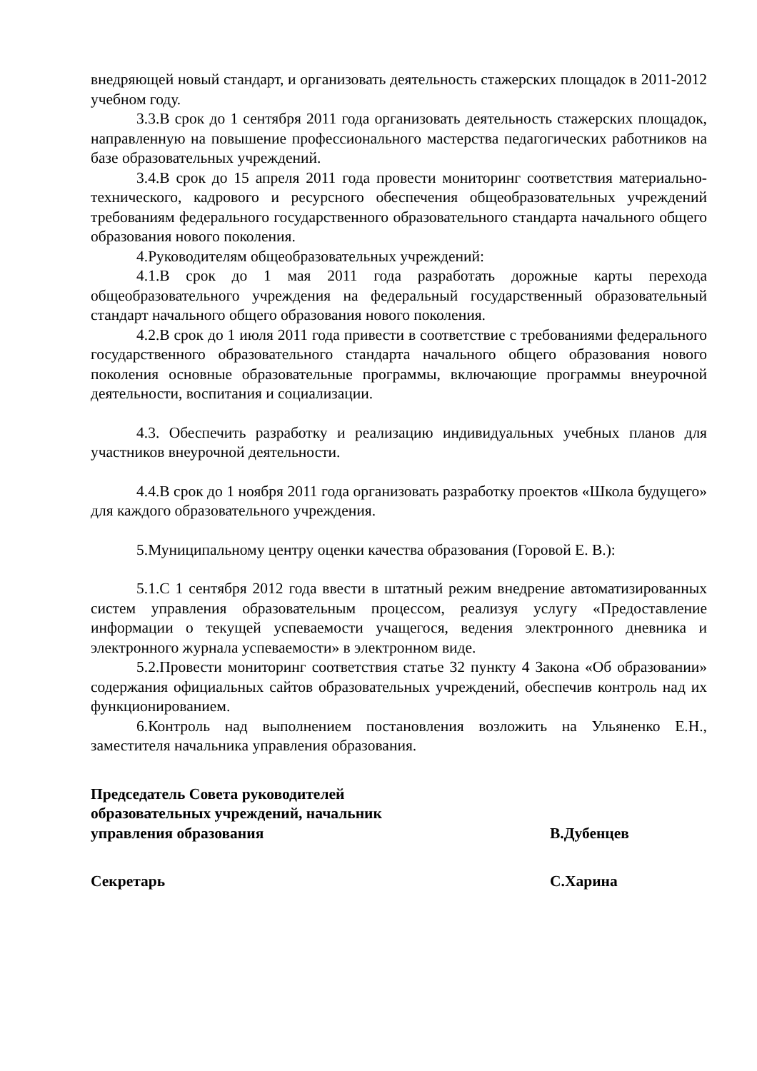внедряющей новый стандарт, и организовать деятельность стажерских площадок в 2011-2012 учебном году.
3.3.В срок до 1 сентября 2011 года организовать деятельность стажерских площадок, направленную на повышение профессионального мастерства педагогических работников на базе образовательных учреждений.
3.4.В срок до 15 апреля 2011 года провести мониторинг соответствия материально-технического, кадрового и ресурсного обеспечения общеобразовательных учреждений требованиям федерального государственного образовательного стандарта начального общего образования нового поколения.
4.Руководителям общеобразовательных учреждений:
4.1.В срок до 1 мая 2011 года разработать дорожные карты перехода общеобразовательного учреждения на федеральный государственный образовательный стандарт начального общего образования нового поколения.
4.2.В срок до 1 июля 2011 года привести в соответствие с требованиями федерального государственного образовательного стандарта начального общего образования нового поколения основные образовательные программы, включающие программы внеурочной деятельности, воспитания и социализации.
4.3. Обеспечить разработку и реализацию индивидуальных учебных планов для участников внеурочной деятельности.
4.4.В срок до 1 ноября 2011 года организовать разработку проектов «Школа будущего» для каждого образовательного учреждения.
5.Муниципальному центру оценки качества образования (Горовой Е. В.):
5.1.С 1 сентября 2012 года ввести в штатный режим внедрение автоматизированных систем управления образовательным процессом, реализуя услугу «Предоставление информации о текущей успеваемости учащегося, ведения электронного дневника и электронного журнала успеваемости» в электронном виде.
5.2.Провести мониторинг соответствия статье 32 пункту 4 Закона «Об образовании» содержания официальных сайтов образовательных учреждений, обеспечив контроль над их функционированием.
6.Контроль над выполнением постановления возложить на Ульяненко Е.Н., заместителя начальника управления образования.
Председатель Совета руководителей
образовательных учреждений, начальник
управления образования В.Дубенцев
Секретарь С.Харина